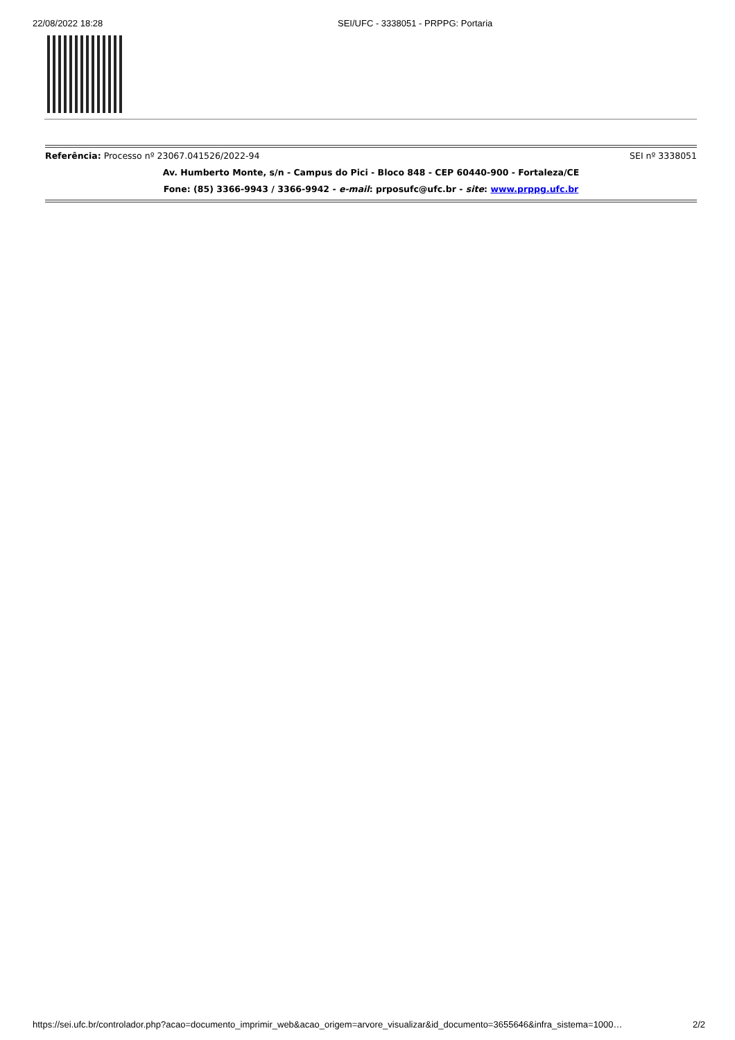22/08/2022 18:28 SEI/UFC - 3338051 - PRPPG: Portaria
Referência: Processo nº 23067.041526/2022-94 SEI nº 3338051
Av. Humberto Monte, s/n - Campus do Pici - Bloco 848 - CEP 60440-900 - Fortaleza/CE
Fone: (85) 3366-9943 / 3366-9942 - e-mail: prposufc@ufc.br - site: www.prppg.ufc.br
https://sei.ufc.br/controlador.php?acao=documento_imprimir_web&acao_origem=arvore_visualizar&id_documento=3655646&infra_sistema=1000… 2/2